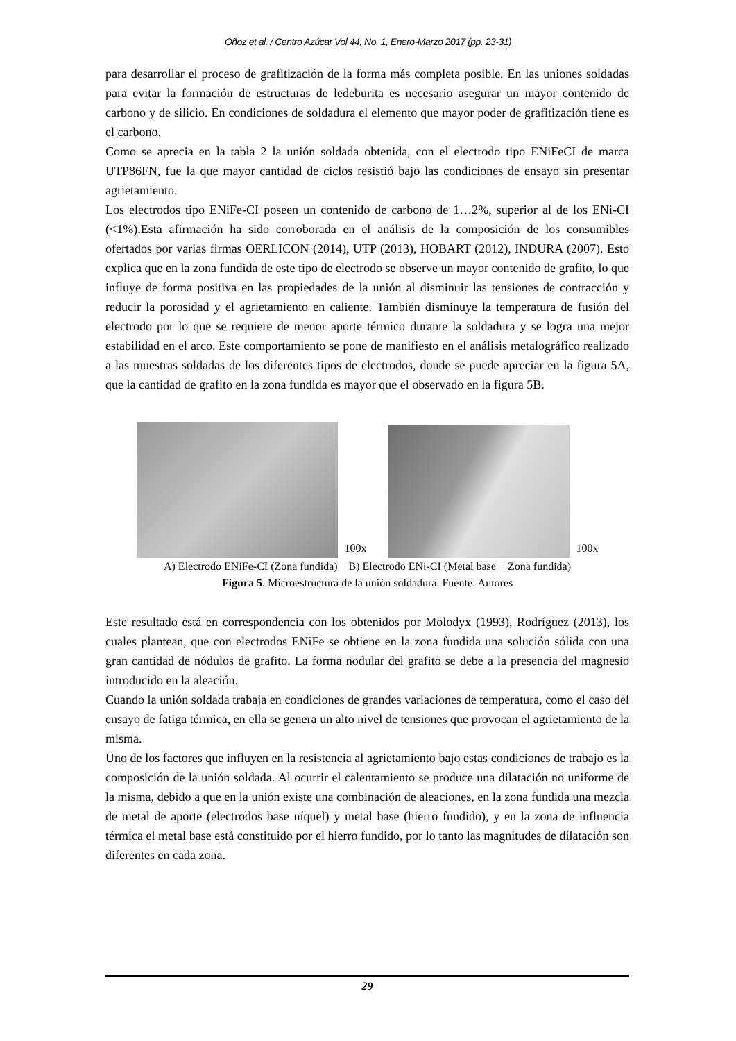Oñoz et al. / Centro Azúcar Vol 44, No. 1, Enero-Marzo 2017 (pp. 23-31)
para desarrollar el proceso de grafitización de la forma más completa posible. En las uniones soldadas para evitar la formación de estructuras de ledeburita es necesario asegurar un mayor contenido de carbono y de silicio. En condiciones de soldadura el elemento que mayor poder de grafitización tiene es el carbono.
Como se aprecia en la tabla 2 la unión soldada obtenida, con el electrodo tipo ENiFeCI de marca UTP86FN, fue la que mayor cantidad de ciclos resistió bajo las condiciones de ensayo sin presentar agrietamiento.
Los electrodos tipo ENiFe-CI poseen un contenido de carbono de 1…2%, superior al de los ENi-CI (<1%).Esta afirmación ha sido corroborada en el análisis de la composición de los consumibles ofertados por varias firmas OERLICON (2014), UTP (2013), HOBART (2012), INDURA (2007). Esto explica que en la zona fundida de este tipo de electrodo se observe un mayor contenido de grafito, lo que influye de forma positiva en las propiedades de la unión al disminuir las tensiones de contracción y reducir la porosidad y el agrietamiento en caliente. También disminuye la temperatura de fusión del electrodo por lo que se requiere de menor aporte térmico durante la soldadura y se logra una mejor estabilidad en el arco. Este comportamiento se pone de manifiesto en el análisis metalográfico realizado a las muestras soldadas de los diferentes tipos de electrodos, donde se puede apreciar en la figura 5A, que la cantidad de grafito en la zona fundida es mayor que el observado en la figura 5B.
100x
100x
A) Electrodo ENiFe-CI (Zona fundida) B) Electrodo ENi-CI (Metal base + Zona fundida)
Figura 5. Microestructura de la unión soldadura. Fuente: Autores
Este resultado está en correspondencia con los obtenidos por Molodyx (1993), Rodríguez (2013), los cuales plantean, que con electrodos ENiFe se obtiene en la zona fundida una solución sólida con una gran cantidad de nódulos de grafito. La forma nodular del grafito se debe a la presencia del magnesio introducido en la aleación.
Cuando la unión soldada trabaja en condiciones de grandes variaciones de temperatura, como el caso del ensayo de fatiga térmica, en ella se genera un alto nivel de tensiones que provocan el agrietamiento de la misma.
Uno de los factores que influyen en la resistencia al agrietamiento bajo estas condiciones de trabajo es la composición de la unión soldada. Al ocurrir el calentamiento se produce una dilatación no uniforme de la misma, debido a que en la unión existe una combinación de aleaciones, en la zona fundida una mezcla de metal de aporte (electrodos base níquel) y metal base (hierro fundido), y en la zona de influencia térmica el metal base está constituido por el hierro fundido, por lo tanto las magnitudes de dilatación son diferentes en cada zona.
29